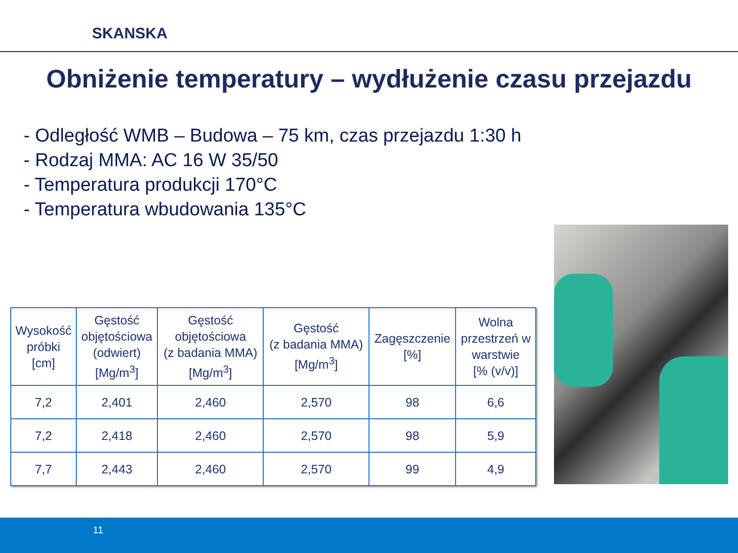SKANSKA
Obniżenie temperatury – wydłużenie czasu przejazdu
- Odległość WMB – Budowa – 75 km, czas przejazdu 1:30 h
- Rodzaj MMA: AC 16 W 35/50
- Temperatura produkcji 170°C
- Temperatura wbudowania 135°C
| Wysokość próbki [cm] | Gęstość objętościowa (odwiert) [Mg/m<sup>3</sup>] | Gęstość objętościowa (z badania MMA) [Mg/m<sup>3</sup>] | Gęstość (z badania MMA) [Mg/m<sup>3</sup>] | Zagęszczenie [%] | Wolna przestrzeń w warstwie [% (v/v)] |
| --- | --- | --- | --- | --- | --- |
| 7,2 | 2,401 | 2,460 | 2,570 | 98 | 6,6 |
| 7,2 | 2,418 | 2,460 | 2,570 | 98 | 5,9 |
| 7,7 | 2,443 | 2,460 | 2,570 | 99 | 4,9 |
11